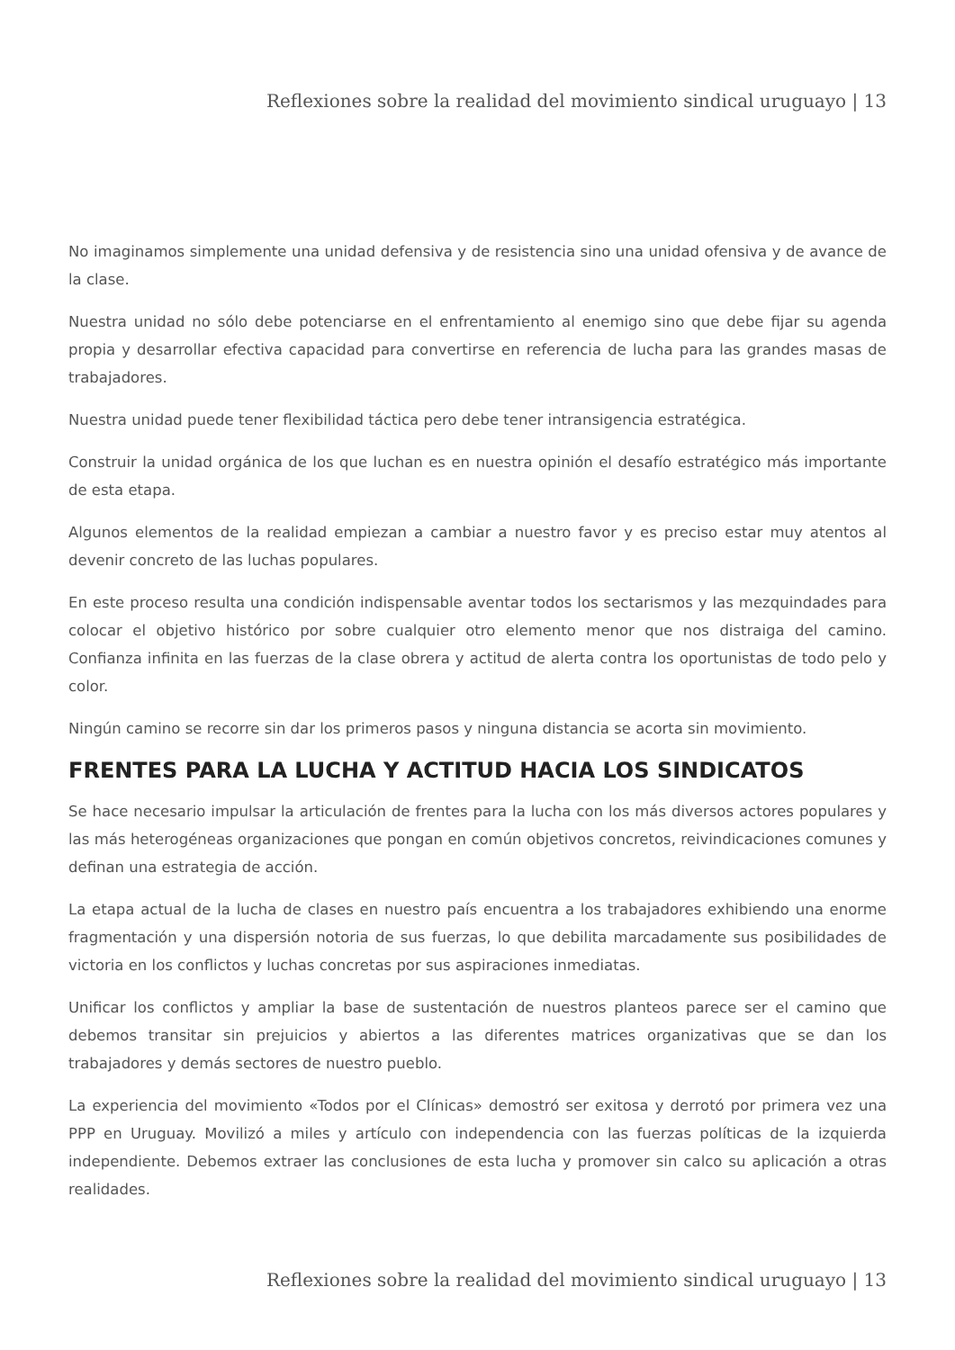Reflexiones sobre la realidad del movimiento sindical uruguayo | 13
No imaginamos simplemente una unidad defensiva y de resistencia sino una unidad ofensiva y de avance de la clase.
Nuestra unidad no sólo debe potenciarse en el enfrentamiento al enemigo sino que debe fijar su agenda propia y desarrollar efectiva capacidad para convertirse en referencia de lucha para las grandes masas de trabajadores.
Nuestra unidad puede tener flexibilidad táctica pero debe tener intransigencia estratégica.
Construir la unidad orgánica de los que luchan es en nuestra opinión el desafío estratégico más importante de esta etapa.
Algunos elementos de la realidad empiezan a cambiar a nuestro favor y es preciso estar muy atentos al devenir concreto de las luchas populares.
En este proceso resulta una condición indispensable aventar todos los sectarismos y las mezquindades para colocar el objetivo histórico por sobre cualquier otro elemento menor que nos distraiga del camino. Confianza infinita en las fuerzas de la clase obrera y actitud de alerta contra los oportunistas de todo pelo y color.
Ningún camino se recorre sin dar los primeros pasos y ninguna distancia se acorta sin movimiento.
FRENTES PARA LA LUCHA Y ACTITUD HACIA LOS SINDICATOS
Se hace necesario impulsar la articulación de frentes para la lucha con los más diversos actores populares y las más heterogéneas organizaciones que pongan en común objetivos concretos, reivindicaciones comunes y definan una estrategia de acción.
La etapa actual de la lucha de clases en nuestro país encuentra a los trabajadores exhibiendo una enorme fragmentación y una dispersión notoria de sus fuerzas, lo que debilita marcadamente sus posibilidades de victoria en los conflictos y luchas concretas por sus aspiraciones inmediatas.
Unificar los conflictos y ampliar la base de sustentación de nuestros planteos parece ser el camino que debemos transitar sin prejuicios y abiertos a las diferentes matrices organizativas que se dan los trabajadores y demás sectores de nuestro pueblo.
La experiencia del movimiento «Todos por el Clínicas» demostró ser exitosa y derrotó por primera vez una PPP en Uruguay. Movilizó a miles y artículo con independencia con las fuerzas políticas de la izquierda independiente. Debemos extraer las conclusiones de esta lucha y promover sin calco su aplicación a otras realidades.
Reflexiones sobre la realidad del movimiento sindical uruguayo | 13